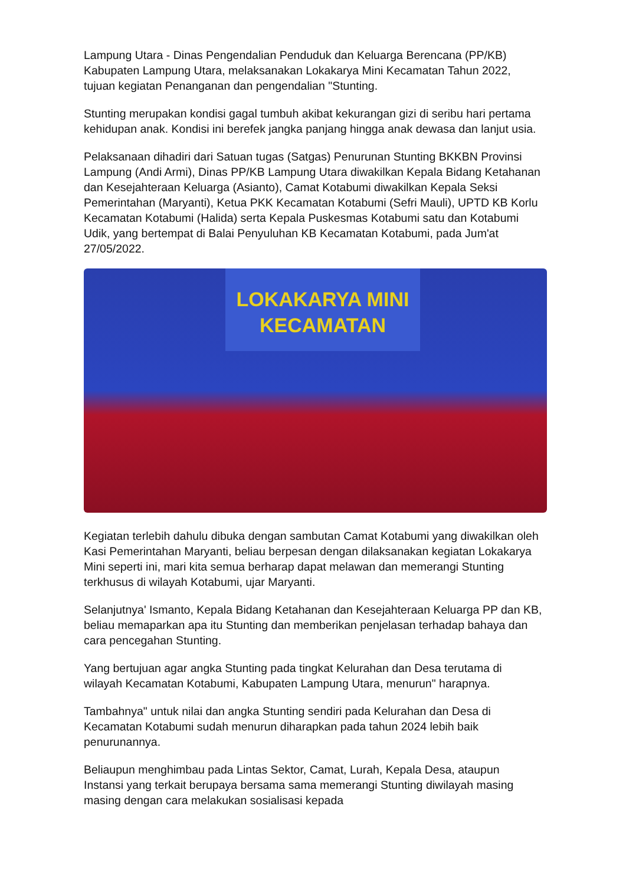Lampung Utara - Dinas Pengendalian Penduduk dan Keluarga Berencana (PP/KB) Kabupaten Lampung Utara, melaksanakan Lokakarya Mini Kecamatan Tahun 2022, tujuan kegiatan Penanganan dan pengendalian "Stunting.
Stunting merupakan kondisi gagal tumbuh akibat kekurangan gizi di seribu hari pertama kehidupan anak. Kondisi ini berefek jangka panjang hingga anak dewasa dan lanjut usia.
Pelaksanaan dihadiri dari Satuan tugas (Satgas) Penurunan Stunting BKKBN Provinsi Lampung (Andi Armi), Dinas PP/KB Lampung Utara diwakilkan Kepala Bidang Ketahanan dan Kesejahteraan Keluarga (Asianto), Camat Kotabumi diwakilkan Kepala Seksi Pemerintahan (Maryanti), Ketua PKK Kecamatan Kotabumi (Sefri Mauli), UPTD KB Korlu Kecamatan Kotabumi (Halida) serta Kepala Puskesmas Kotabumi satu dan Kotabumi Udik, yang bertempat di Balai Penyuluhan KB Kecamatan Kotabumi, pada Jum'at 27/05/2022.
LOKAKARYA MINI
KECAMATAN
Kegiatan terlebih dahulu dibuka dengan sambutan Camat Kotabumi yang diwakilkan oleh Kasi Pemerintahan Maryanti, beliau berpesan dengan dilaksanakan kegiatan Lokakarya Mini seperti ini, mari kita semua berharap dapat melawan dan memerangi Stunting terkhusus di wilayah Kotabumi, ujar Maryanti.
Selanjutnya' Ismanto, Kepala Bidang Ketahanan dan Kesejahteraan Keluarga PP dan KB, beliau memaparkan apa itu Stunting dan memberikan penjelasan terhadap bahaya dan cara pencegahan Stunting.
Yang bertujuan agar angka Stunting pada tingkat Kelurahan dan Desa terutama di wilayah Kecamatan Kotabumi, Kabupaten Lampung Utara, menurun" harapnya.
Tambahnya" untuk nilai dan angka Stunting sendiri pada Kelurahan dan Desa di Kecamatan Kotabumi sudah menurun diharapkan pada tahun 2024 lebih baik penurunannya.
Beliaupun menghimbau pada Lintas Sektor, Camat, Lurah, Kepala Desa, ataupun Instansi yang terkait berupaya bersama sama memerangi Stunting diwilayah masing masing dengan cara melakukan sosialisasi kepada